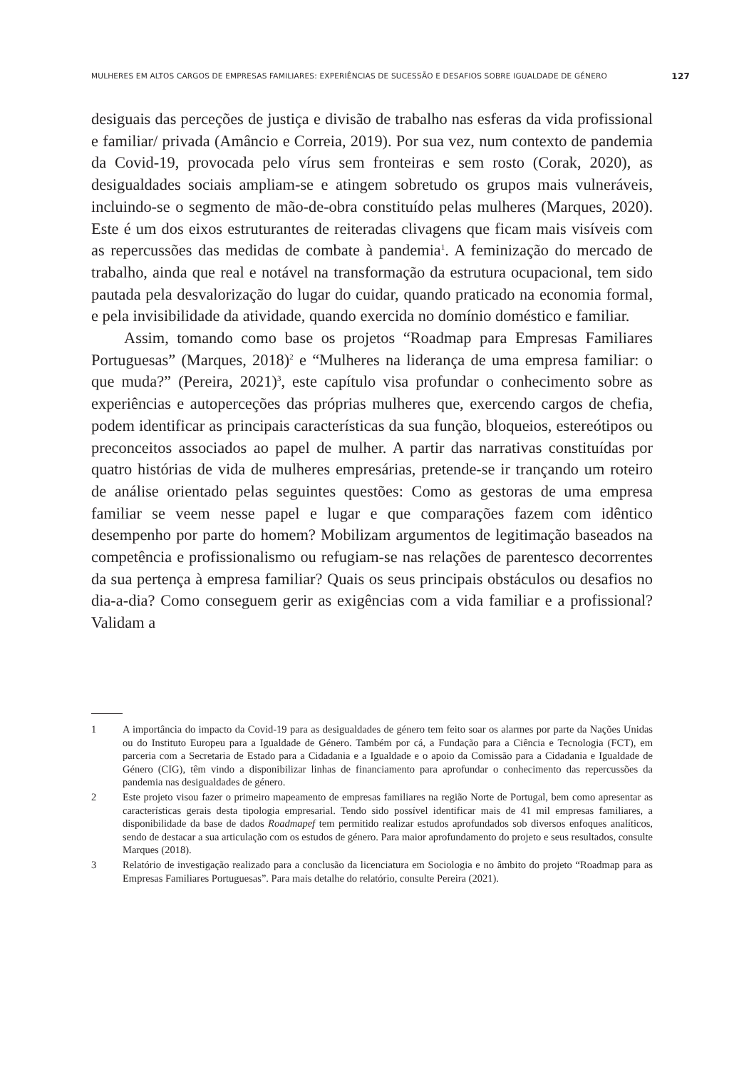MULHERES EM ALTOS CARGOS DE EMPRESAS FAMILIARES: EXPERIÊNCIAS DE SUCESSÃO E DESAFIOS SOBRE IGUALDADE DE GÉNERO 127
desiguais das perceções de justiça e divisão de trabalho nas esferas da vida profissional e familiar/ privada (Amâncio e Correia, 2019). Por sua vez, num contexto de pandemia da Covid-19, provocada pelo vírus sem fronteiras e sem rosto (Corak, 2020), as desigualdades sociais ampliam-se e atingem sobretudo os grupos mais vulneráveis, incluindo-se o segmento de mão-de-obra constituído pelas mulheres (Marques, 2020). Este é um dos eixos estruturantes de reiteradas clivagens que ficam mais visíveis com as repercussões das medidas de combate à pandemia<sup>1</sup>. A feminização do mercado de trabalho, ainda que real e notável na transformação da estrutura ocupacional, tem sido pautada pela desvalorização do lugar do cuidar, quando praticado na economia formal, e pela invisibilidade da atividade, quando exercida no domínio doméstico e familiar.
Assim, tomando como base os projetos “Roadmap para Empresas Familiares Portuguesas” (Marques, 2018)<sup>2</sup> e “Mulheres na liderança de uma empresa familiar: o que muda?” (Pereira, 2021)<sup>3</sup>, este capítulo visa profundar o conhecimento sobre as experiências e autoperceções das próprias mulheres que, exercendo cargos de chefia, podem identificar as principais características da sua função, bloqueios, estereótipos ou preconceitos associados ao papel de mulher. A partir das narrativas constituídas por quatro histórias de vida de mulheres empresárias, pretende-se ir trançando um roteiro de análise orientado pelas seguintes questões: Como as gestoras de uma empresa familiar se veem nesse papel e lugar e que comparações fazem com idêntico desempenho por parte do homem? Mobilizam argumentos de legitimação baseados na competência e profissionalismo ou refugiam-se nas relações de parentesco decorrentes da sua pertença à empresa familiar? Quais os seus principais obstáculos ou desafios no dia-a-dia? Como conseguem gerir as exigências com a vida familiar e a profissional? Validam a
1 A importância do impacto da Covid-19 para as desigualdades de género tem feito soar os alarmes por parte da Nações Unidas ou do Instituto Europeu para a Igualdade de Género. Também por cá, a Fundação para a Ciência e Tecnologia (FCT), em parceria com a Secretaria de Estado para a Cidadania e a Igualdade e o apoio da Comissão para a Cidadania e Igualdade de Género (CIG), têm vindo a disponibilizar linhas de financiamento para aprofundar o conhecimento das repercussões da pandemia nas desigualdades de género.
2 Este projeto visou fazer o primeiro mapeamento de empresas familiares na região Norte de Portugal, bem como apresentar as características gerais desta tipologia empresarial. Tendo sido possível identificar mais de 41 mil empresas familiares, a disponibilidade da base de dados Roadmapef tem permitido realizar estudos aprofundados sob diversos enfoques analíticos, sendo de destacar a sua articulação com os estudos de género. Para maior aprofundamento do projeto e seus resultados, consulte Marques (2018).
3 Relatório de investigação realizado para a conclusão da licenciatura em Sociologia e no âmbito do projeto “Roadmap para as Empresas Familiares Portuguesas”. Para mais detalhe do relatório, consulte Pereira (2021).